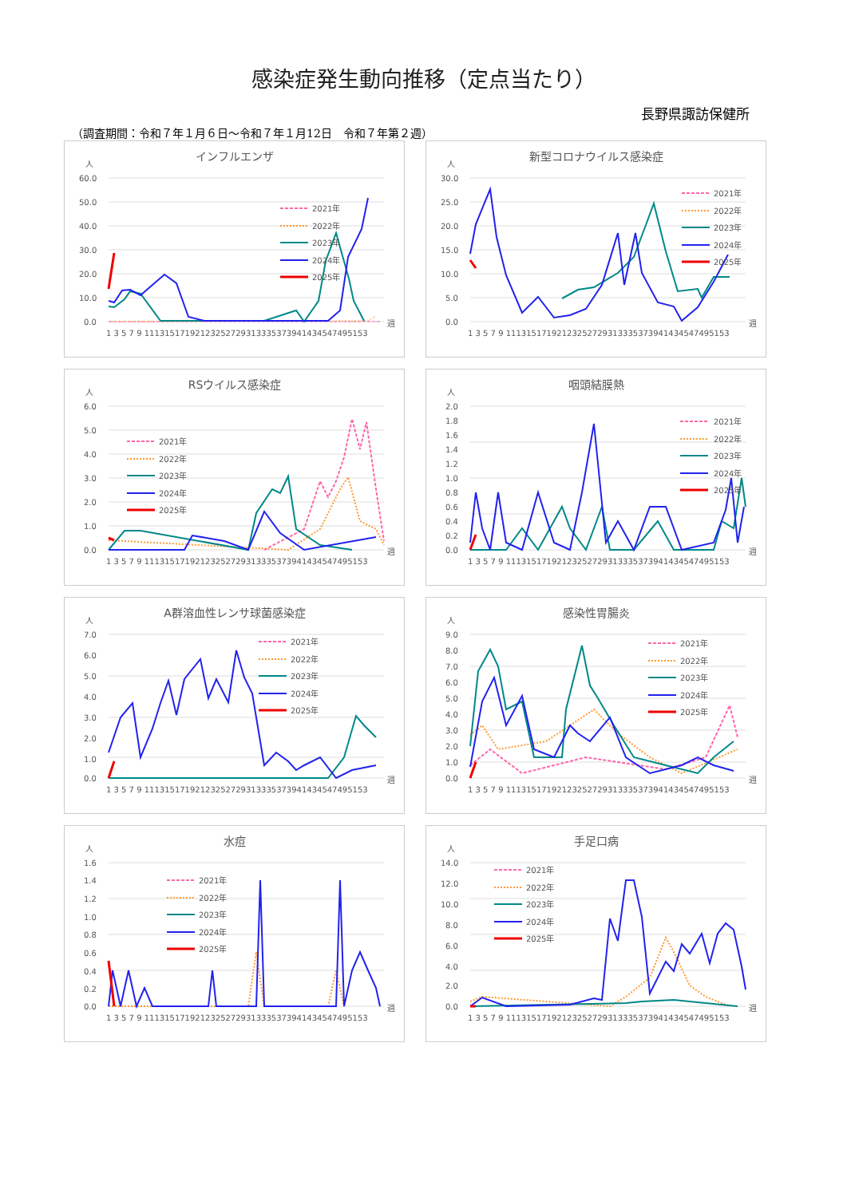感染症発生動向推移（定点当たり）
長野県諏訪保健所
（調査期間：令和７年１月６日～令和７年１月12日　令和７年第２週）
インフルエンザ
人
60.0
50.0
40.0
30.0
20.0
10.0
0.0
1 3 5 7 9 11131517192123252729313335373941434547495153
週
2021年
2022年
2023年
2024年
2025年
新型コロナウイルス感染症
人
30.0
25.0
20.0
15.0
10.0
5.0
0.0
1 3 5 7 9 11131517192123252729313335373941434547495153
週
2021年
2022年
2023年
2024年
2025年
RSウイルス感染症
人
6.0
5.0
4.0
3.0
2.0
1.0
0.0
1 3 5 7 9 11131517192123252729313335373941434547495153
週
2021年
2022年
2023年
2024年
2025年
咽頭結膜熱
人
2.0
1.8
1.6
1.4
1.2
1.0
0.8
0.6
0.4
0.2
0.0
1 3 5 7 9 11131517192123252729313335373941434547495153
週
2021年
2022年
2023年
2024年
2025年
A群溶血性レンサ球菌感染症
人
7.0
6.0
5.0
4.0
3.0
2.0
1.0
0.0
1 3 5 7 9 11131517192123252729313335373941434547495153
週
2021年
2022年
2023年
2024年
2025年
感染性胃腸炎
人
9.0
8.0
7.0
6.0
5.0
4.0
3.0
2.0
1.0
0.0
1 3 5 7 9 11131517192123252729313335373941434547495153
週
2021年
2022年
2023年
2024年
2025年
水痘
人
1.6
1.4
1.2
1.0
0.8
0.6
0.4
0.2
0.0
1 3 5 7 9 11131517192123252729313335373941434547495153
週
2021年
2022年
2023年
2024年
2025年
手足口病
人
14.0
12.0
10.0
8.0
6.0
4.0
2.0
0.0
1 3 5 7 9 11131517192123252729313335373941434547495153
週
2021年
2022年
2023年
2024年
2025年